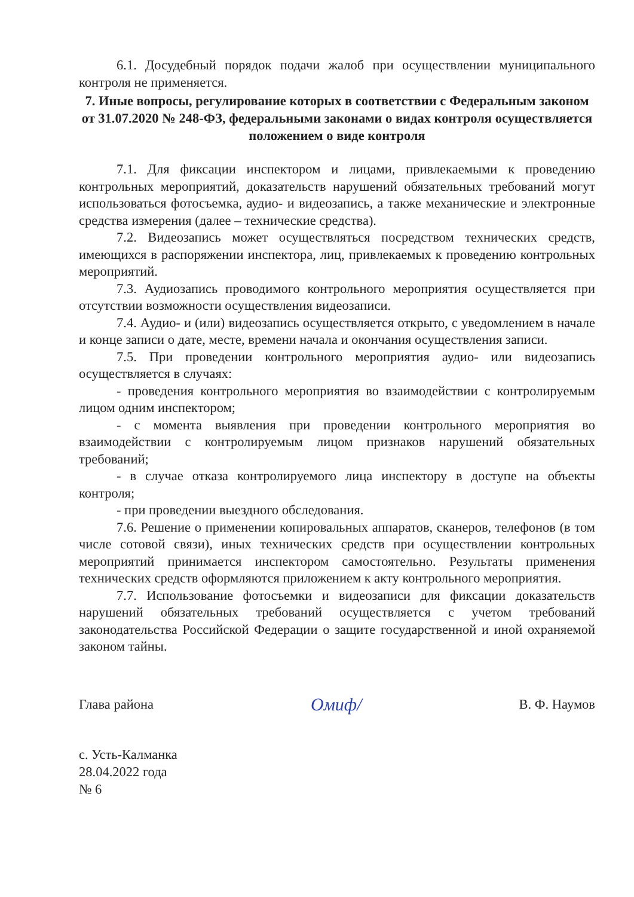6.1. Досудебный порядок подачи жалоб при осуществлении муниципального контроля не применяется.
7. Иные вопросы, регулирование которых в соответствии с Федеральным законом от 31.07.2020 № 248-ФЗ, федеральными законами о видах контроля осуществляется положением о виде контроля
7.1. Для фиксации инспектором и лицами, привлекаемыми к проведению контрольных мероприятий, доказательств нарушений обязательных требований могут использоваться фотосъемка, аудио- и видеозапись, а также механические и электронные средства измерения (далее – технические средства).
7.2. Видеозапись может осуществляться посредством технических средств, имеющихся в распоряжении инспектора, лиц, привлекаемых к проведению контрольных мероприятий.
7.3. Аудиозапись проводимого контрольного мероприятия осуществляется при отсутствии возможности осуществления видеозаписи.
7.4. Аудио- и (или) видеозапись осуществляется открыто, с уведомлением в начале и конце записи о дате, месте, времени начала и окончания осуществления записи.
7.5. При проведении контрольного мероприятия аудио- или видеозапись осуществляется в случаях:
- проведения контрольного мероприятия во взаимодействии с контролируемым лицом одним инспектором;
- с момента выявления при проведении контрольного мероприятия во взаимодействии с контролируемым лицом признаков нарушений обязательных требований;
- в случае отказа контролируемого лица инспектору в доступе на объекты контроля;
- при проведении выездного обследования.
7.6. Решение о применении копировальных аппаратов, сканеров, телефонов (в том числе сотовой связи), иных технических средств при осуществлении контрольных мероприятий принимается инспектором самостоятельно. Результаты применения технических средств оформляются приложением к акту контрольного мероприятия.
7.7. Использование фотосъемки и видеозаписи для фиксации доказательств нарушений обязательных требований осуществляется с учетом требований законодательства Российской Федерации о защите государственной и иной охраняемой законом тайны.
Глава района Омиф/ В. Ф. Наумов
с. Усть-Калманка
28.04.2022 года
№ 6